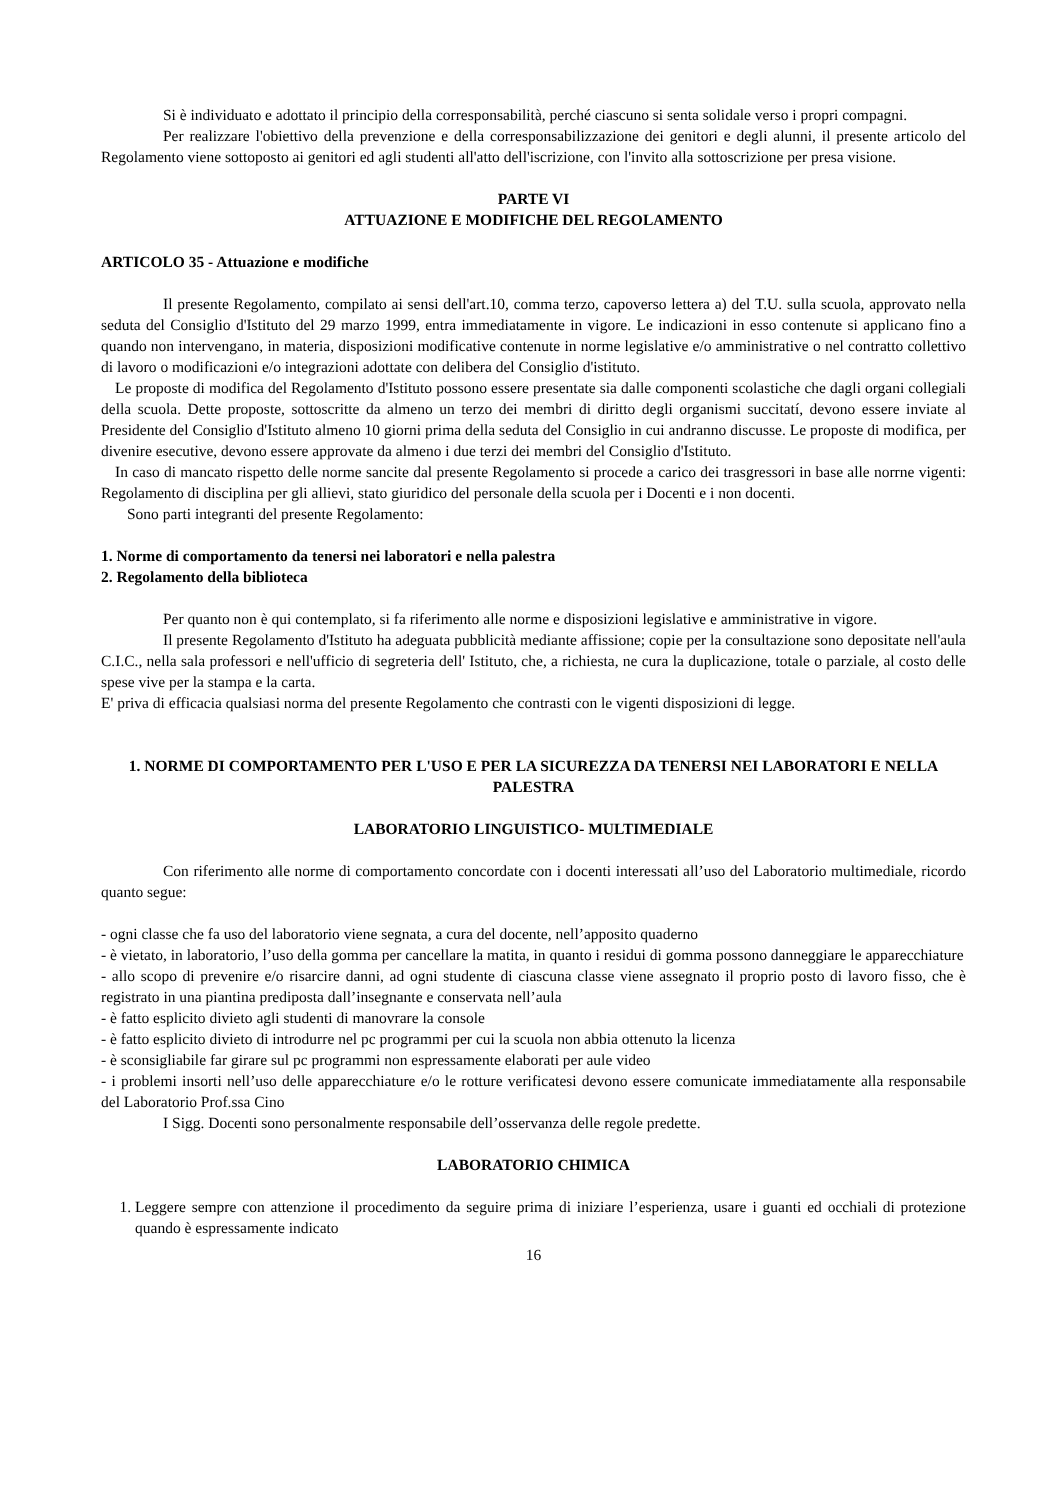Si è individuato e adottato il principio della corresponsabilità, perché ciascuno si senta solidale verso i propri compagni.
Per realizzare l'obiettivo della prevenzione e della corresponsabilizzazione dei genitori e degli alunni, il presente articolo del Regolamento viene sottoposto ai genitori ed agli studenti all'atto dell'iscrizione, con l'invito alla sottoscrizione per presa visione.
PARTE VI
ATTUAZIONE E MODIFICHE DEL REGOLAMENTO
ARTICOLO 35 - Attuazione e modifiche
Il presente Regolamento, compilato ai sensi dell'art.10, comma terzo, capoverso lettera a) del T.U. sulla scuola, approvato nella seduta del Consiglio d'Istituto del 29 marzo 1999, entra immediatamente in vigore. Le indicazioni in esso contenute si applicano fino a quando non intervengano, in materia, disposizioni modificative contenute in norme legislative e/o amministrative o nel contratto collettivo di lavoro o modificazioni e/o integrazioni adottate con delibera del Consiglio d'istituto.
Le proposte di modifica del Regolamento d'Istituto possono essere presentate sia dalle componenti scolastiche che dagli organi collegiali della scuola. Dette proposte, sottoscritte da almeno un terzo dei membri di diritto degli organismi succitatí, devono essere inviate al Presidente del Consiglio d'Istituto almeno 10 giorni prima della seduta del Consiglio in cui andranno discusse. Le proposte di modifica, per divenire esecutive, devono essere approvate da almeno i due terzi dei membri del Consiglio d'Istituto.
In caso di mancato rispetto delle norme sancite dal presente Regolamento si procede a carico dei trasgressori in base alle norrne vigenti: Regolamento di disciplina per gli allievi, stato giuridico del personale della scuola per i Docenti e i non docenti.
Sono parti integranti del presente Regolamento:
1. Norme di comportamento da tenersi nei laboratori e nella palestra
2. Regolamento della biblioteca
Per quanto non è qui contemplato, si fa riferimento alle norme e disposizioni legislative e amministrative in vigore.
Il presente Regolamento d'Istituto ha adeguata pubblicità mediante affissione; copie per la consultazione sono depositate nell'aula C.I.C., nella sala professori e nell'ufficio di segreteria dell' Istituto, che, a richiesta, ne cura la duplicazione, totale o parziale, al costo delle spese vive per la stampa e la carta.
E' priva di efficacia qualsiasi norma del presente Regolamento che contrasti con le vigenti disposizioni di legge.
1. NORME DI COMPORTAMENTO PER L'USO E PER LA SICUREZZA DA TENERSI NEI LABORATORI E NELLA PALESTRA
LABORATORIO LINGUISTICO- MULTIMEDIALE
Con riferimento alle norme di comportamento concordate con i docenti interessati all’uso del Laboratorio multimediale, ricordo quanto segue:
- ogni classe che fa uso del laboratorio viene segnata, a cura del docente, nell’apposito quaderno
- è vietato, in laboratorio, l’uso della gomma per cancellare la matita, in quanto i residui di gomma possono danneggiare le apparecchiature
- allo scopo di prevenire e/o risarcire danni, ad ogni studente di ciascuna classe viene assegnato il proprio posto di lavoro fisso, che è registrato in una piantina prediposta dall’insegnante e conservata nell’aula
- è fatto esplicito divieto agli studenti di manovrare la console
- è fatto esplicito divieto di introdurre nel pc programmi per cui la scuola non abbia ottenuto la licenza
- è sconsigliabile far girare sul pc programmi non espressamente elaborati per aule video
- i problemi insorti nell’uso delle apparecchiature e/o le rotture verificatesi devono essere comunicate immediatamente alla responsabile del Laboratorio Prof.ssa Cino
I Sigg. Docenti sono personalmente responsabile dell’osservanza delle regole predette.
LABORATORIO CHIMICA
1. Leggere sempre con attenzione il procedimento da seguire prima di iniziare l’esperienza, usare i guanti ed occhiali di protezione quando è espressamente indicato
16